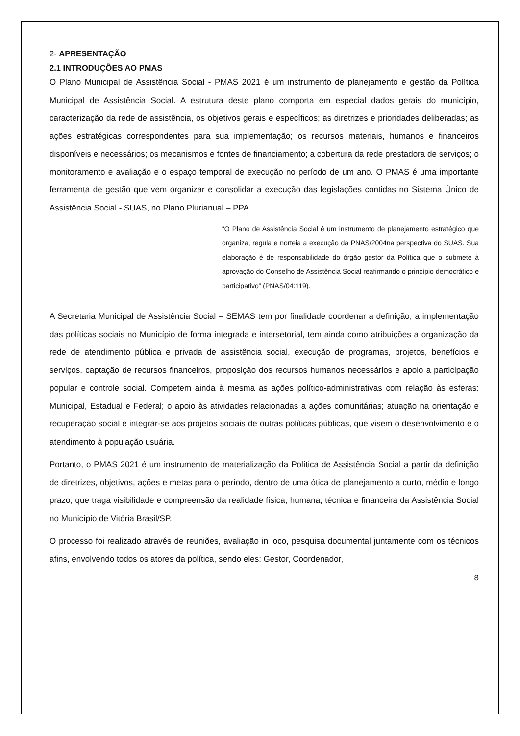2- APRESENTAÇÃO
2.1 INTRODUÇÕES AO PMAS
O Plano Municipal de Assistência Social - PMAS 2021 é um instrumento de planejamento e gestão da Política Municipal de Assistência Social. A estrutura deste plano comporta em especial dados gerais do município, caracterização da rede de assistência, os objetivos gerais e específicos; as diretrizes e prioridades deliberadas; as ações estratégicas correspondentes para sua implementação; os recursos materiais, humanos e financeiros disponíveis e necessários; os mecanismos e fontes de financiamento; a cobertura da rede prestadora de serviços; o monitoramento e avaliação e o espaço temporal de execução no período de um ano. O PMAS é uma importante ferramenta de gestão que vem organizar e consolidar a execução das legislações contidas no Sistema Único de Assistência Social - SUAS, no Plano Plurianual – PPA.
“O Plano de Assistência Social é um instrumento de planejamento estratégico que organiza, regula e norteia a execução da PNAS/2004na perspectiva do SUAS. Sua elaboração é de responsabilidade do órgão gestor da Política que o submete à aprovação do Conselho de Assistência Social reafirmando o princípio democrático e participativo” (PNAS/04:119).
A Secretaria Municipal de Assistência Social – SEMAS tem por finalidade coordenar a definição, a implementação das políticas sociais no Município de forma integrada e intersetorial, tem ainda como atribuições a organização da rede de atendimento pública e privada de assistência social, execução de programas, projetos, benefícios e serviços, captação de recursos financeiros, proposição dos recursos humanos necessários e apoio a participação popular e controle social. Competem ainda à mesma as ações político-administrativas com relação às esferas: Municipal, Estadual e Federal; o apoio às atividades relacionadas a ações comunitárias; atuação na orientação e recuperação social e integrar-se aos projetos sociais de outras políticas públicas, que visem o desenvolvimento e o atendimento à população usuária.
Portanto, o PMAS 2021 é um instrumento de materialização da Política de Assistência Social a partir da definição de diretrizes, objetivos, ações e metas para o período, dentro de uma ótica de planejamento a curto, médio e longo prazo, que traga visibilidade e compreensão da realidade física, humana, técnica e financeira da Assistência Social no Município de Vitória Brasil/SP.
O processo foi realizado através de reuniões, avaliação in loco, pesquisa documental juntamente com os técnicos afins, envolvendo todos os atores da política, sendo eles: Gestor, Coordenador,
8